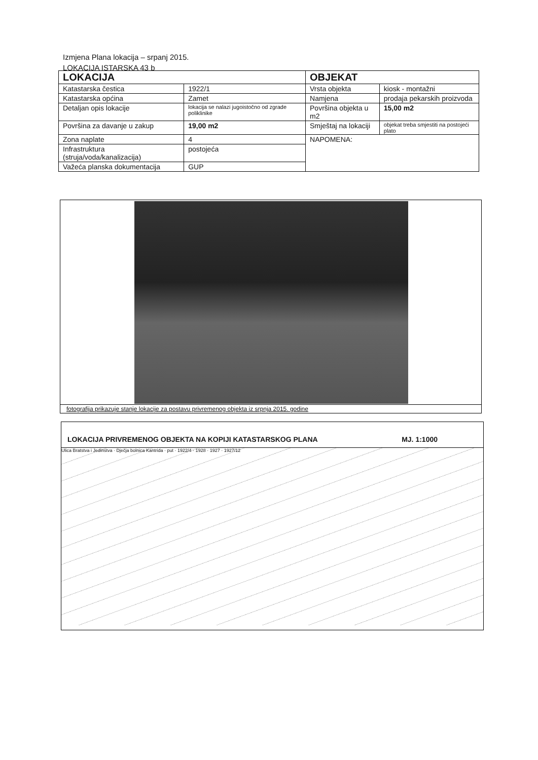Izmjena Plana lokacija – srpanj 2015.
LOKACIJA ISTARSKA 43 b
| LOKACIJA | | OBJEKAT | |
| Katastarska čestica | 1922/1 | Vrsta objekta | kiosk - montažni |
| Katastarska općina | Zamet | Namjena | prodaja pekarskih proizvoda |
| Detaljan opis lokacije | lokacija se nalazi jugoistočno od zgrade poliklinike | Površina objekta u m2 | 15,00 m2 |
| Površina za davanje u zakup | 19,00 m2 | Smještaj na lokaciji | objekat treba smjestiti na postojeći plato |
| Zona naplate | 4 | NAPOMENA: | |
| Infrastruktura (struja/voda/kanalizacija) | postojeća | | |
| Važeća planska dokumentacija | GUP | | |
fotografija prikazuje stanje lokacije za postavu privremenog objekta iz srpnja 2015. godine
LOKACIJA PRIVREMENOG OBJEKTA NA KOPIJI KATASTARSKOG PLANA MJ. 1:1000
Ulica Bratstva i Jedinstva · Dječja bolnica Kantrida · put · 1922/4 · 1928 · 1927 · 1927/12